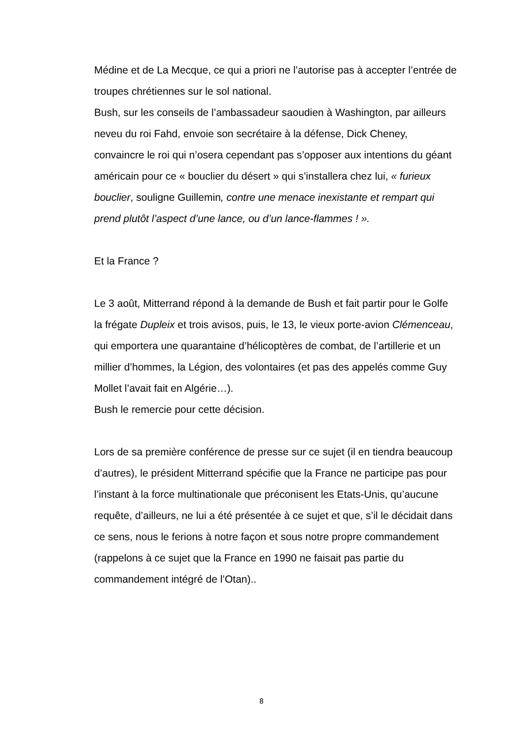Médine et de La Mecque, ce qui a priori ne l’autorise pas à accepter l’entrée de troupes chrétiennes sur le sol national.
Bush, sur les conseils de l’ambassadeur saoudien à Washington, par ailleurs neveu du roi Fahd, envoie son secrétaire à la défense, Dick Cheney, convaincre le roi qui n’osera cependant pas s’opposer aux intentions du géant américain pour ce « bouclier du désert » qui s’installera chez lui, « furieux bouclier, souligne Guillemin, contre une menace inexistante et rempart qui prend plutôt l’aspect d’une lance, ou d’un lance-flammes ! ».
Et la France ?
Le 3 août, Mitterrand répond à la demande de Bush et fait partir pour le Golfe la frégate Dupleix et trois avisos, puis, le 13, le vieux porte-avion Clémenceau, qui emportera une quarantaine d’hélicoptères de combat, de l’artillerie et un millier d’hommes, la Légion, des volontaires (et pas des appelés comme Guy Mollet l’avait fait en Algérie…).
Bush le remercie pour cette décision.
Lors de sa première conférence de presse sur ce sujet (il en tiendra beaucoup d’autres), le président Mitterrand spécifie que la France ne participe pas pour l’instant à la force multinationale que préconisent les Etats-Unis, qu’aucune requête, d’ailleurs, ne lui a été présentée à ce sujet et que, s’il le décidait dans ce sens, nous le ferions à notre façon et sous notre propre commandement (rappelons à ce sujet que la France en 1990 ne faisait pas partie du commandement intégré de l’Otan)..
8